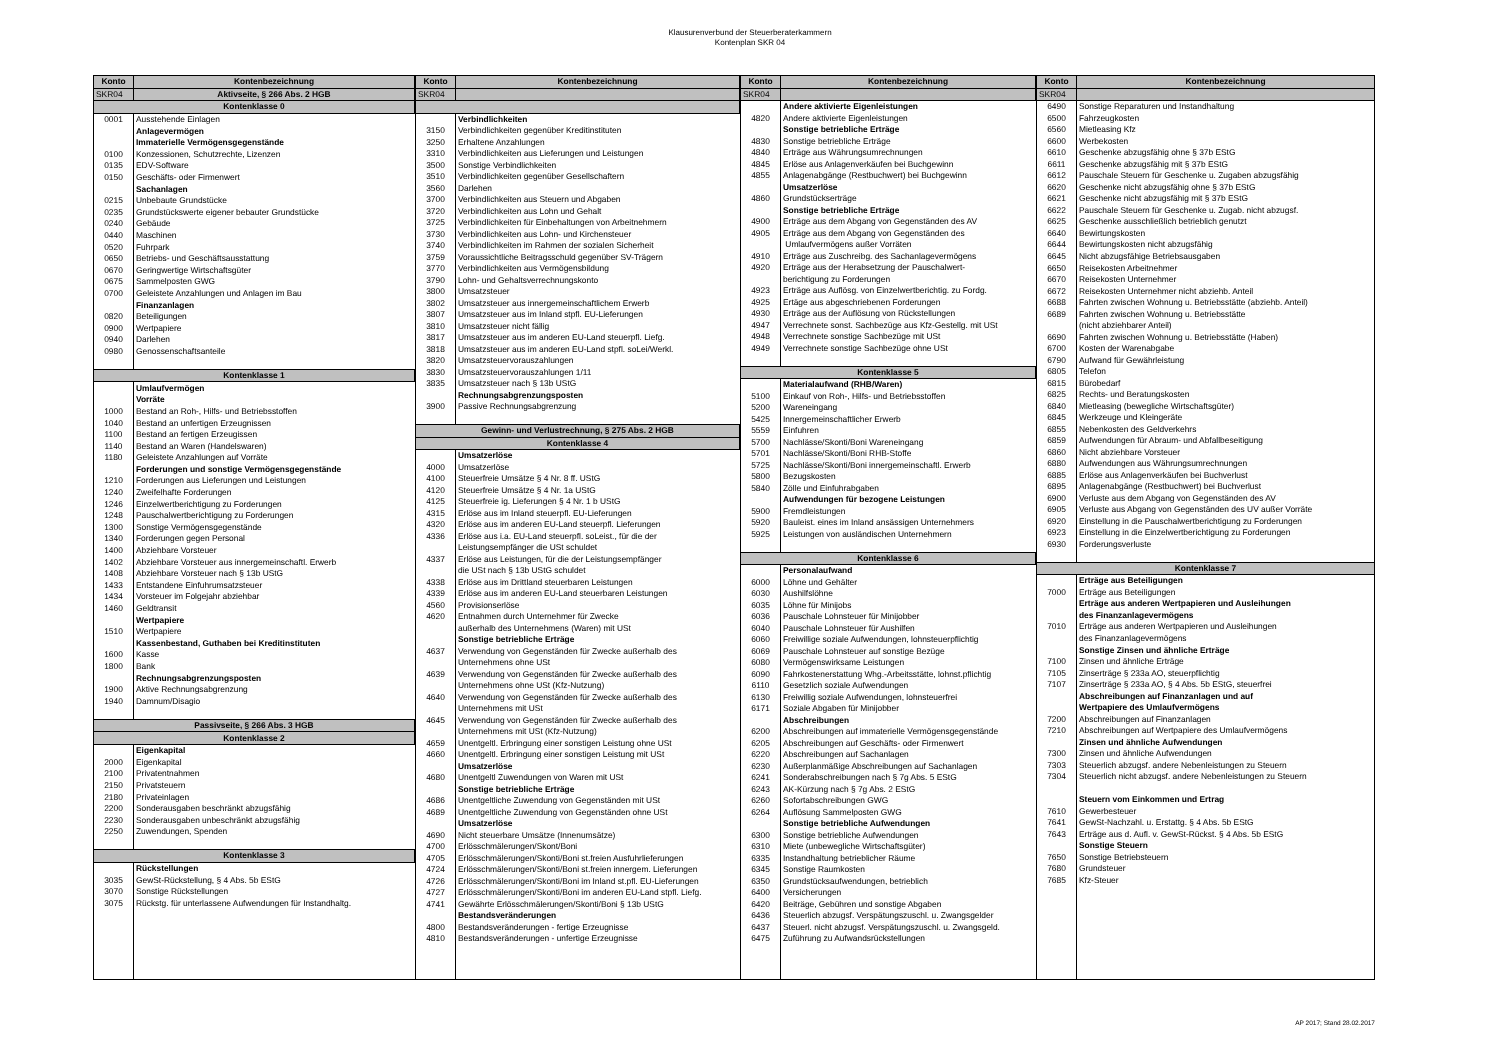Klausurenverbund der Steuerberaterkammern
Kontenplan SKR 04
| Konto | Kontenbezeichnung |
| --- | --- |
| SKR04 | Aktivseite, § 266 Abs. 2 HGB |
| Kontenklasse 0 | |
| 0001 | Ausstehende Einlagen |
| | Anlagevermögen |
| | Immaterielle Vermögensgegenstände |
| 0100 | Konzessionen, Schutzrechte, Lizenzen |
| 0135 | EDV-Software |
| 0150 | Geschäfts- oder Firmenwert |
| | Sachanlagen |
| 0215 | Unbebaute Grundstücke |
| 0235 | Grundstückswerte eigener bebauter Grundstücke |
| 0240 | Gebäude |
| 0440 | Maschinen |
| 0520 | Fuhrpark |
| 0650 | Betriebs- und Geschäftsausstattung |
| 0670 | Geringwertige Wirtschaftsgüter |
| 0675 | Sammelposten GWG |
| 0700 | Geleistete Anzahlungen und Anlagen im Bau |
| | Finanzanlagen |
| 0820 | Beteiligungen |
| 0900 | Wertpapiere |
| 0940 | Darlehen |
| 0980 | Genossenschaftsanteile |
| Kontenklasse 1 | |
| | Umlaufvermögen |
| | Vorräte |
| 1000 | Bestand an Roh-, Hilfs- und Betriebsstoffen |
| 1040 | Bestand an unfertigen Erzeugnissen |
| 1100 | Bestand an fertigen Erzeugissen |
| 1140 | Bestand an Waren (Handelswaren) |
| 1180 | Geleistete Anzahlungen auf Vorräte |
| | Forderungen und sonstige Vermögensgegenstände |
| 1210 | Forderungen aus Lieferungen und Leistungen |
| 1240 | Zweifelhafte Forderungen |
| 1246 | Einzelwertberichtigung zu Forderungen |
| 1248 | Pauschalwertberichtigung zu Forderungen |
| 1300 | Sonstige Vermögensgegenstände |
| 1340 | Forderungen gegen Personal |
| 1400 | Abziehbare Vorsteuer |
| 1402 | Abziehbare Vorsteuer aus innergemeinschaftl. Erwerb |
| 1408 | Abziehbare Vorsteuer nach § 13b UStG |
| 1433 | Entstandene Einfuhrumsatzsteuer |
| 1434 | Vorsteuer im Folgejahr abziehbar |
| 1460 | Geldtransit |
| | Wertpapiere |
| 1510 | Wertpapiere |
| | Kassenbestand, Guthaben bei Kreditinstituten |
| 1600 | Kasse |
| 1800 | Bank |
| | Rechnungsabgrenzungsposten |
| 1900 | Aktive Rechnungsabgrenzung |
| 1940 | Damnum/Disagio |
| Passivseite, § 266 Abs. 3 HGB | |
| Kontenklasse 2 | |
| | Eigenkapital |
| 2000 | Eigenkapital |
| 2100 | Privatentnahmen |
| 2150 | Privatsteuern |
| 2180 | Privateinlagen |
| 2200 | Sonderausgaben beschränkt abzugsfähig |
| 2230 | Sonderausgaben unbeschränkt abzugsfähig |
| 2250 | Zuwendungen, Spenden |
| Kontenklasse 3 | |
| | Rückstellungen |
| 3035 | GewSt-Rückstellung, § 4 Abs. 5b EStG |
| 3070 | Sonstige Rückstellungen |
| 3075 | Rückstg. für unterlassene Aufwendungen für Instandhaltg. |
| Konto | Kontenbezeichnung |
| --- | --- |
| SKR04 | |
| | Verbindlichkeiten |
| 3150 | Verbindlichkeiten gegenüber Kreditinstituten |
| 3250 | Erhaltene Anzahlungen |
| 3310 | Verbindlichkeiten aus Lieferungen und Leistungen |
| 3500 | Sonstige Verbindlichkeiten |
| 3510 | Verbindlichkeiten gegenüber Gesellschaftern |
| 3560 | Darlehen |
| 3700 | Verbindlichkeiten aus Steuern und Abgaben |
| 3720 | Verbindlichkeiten aus Lohn und Gehalt |
| 3725 | Verbindlichkeiten für Einbehaltungen von Arbeitnehmern |
| 3730 | Verbindlichkeiten aus Lohn- und Kirchensteuer |
| 3740 | Verbindlichkeiten im Rahmen der sozialen Sicherheit |
| 3759 | Voraussichtliche Beitragsschuld gegenüber SV-Trägern |
| 3770 | Verbindlichkeiten aus Vermögensbildung |
| 3790 | Lohn- und Gehaltsverrechnungskonto |
| 3800 | Umsatzsteuer |
| 3802 | Umsatzsteuer aus innergemeinschaftlichem Erwerb |
| 3807 | Umsatzsteuer aus im Inland stpfl. EU-Lieferungen |
| 3810 | Umsatzsteuer nicht fällig |
| 3817 | Umsatzsteuer aus im anderen EU-Land steuerpfl. Liefg. |
| 3818 | Umsatzsteuer aus im anderen EU-Land stpfl. soLei/Werkl. |
| 3820 | Umsatzsteuervorauszahlungen |
| 3830 | Umsatzsteuervorauszahlungen 1/11 |
| 3835 | Umsatzsteuer nach § 13b UStG |
| | Rechnungsabgrenzungsposten |
| 3900 | Passive Rechnungsabgrenzung |
| Gewinn- und Verlustrechnung, § 275 Abs. 2 HGB | |
| Kontenklasse 4 | |
| | Umsatzerlöse |
| 4000 | Umsatzerlöse |
| 4100 | Steuerfreie Umsätze § 4 Nr. 8 ff. UStG |
| 4120 | Steuerfreie Umsätze § 4 Nr. 1a UStG |
| 4125 | Steuerfreie ig. Lieferungen § 4 Nr. 1 b UStG |
| 4315 | Erlöse aus im Inland steuerpfl. EU-Lieferungen |
| 4320 | Erlöse aus im anderen EU-Land steuerpfl. Lieferungen |
| 4336 | Erlöse aus i.a. EU-Land steuerpfl. soLeist., für die der |
| | Leistungsempfänger die USt schuldet |
| 4337 | Erlöse aus Leistungen, für die der Leistungsempfänger |
| | die USt nach § 13b UStG schuldet |
| 4338 | Erlöse aus im Drittland steuerbaren Leistungen |
| 4339 | Erlöse aus im anderen EU-Land steuerbaren Leistungen |
| 4560 | Provisionserlöse |
| 4620 | Entnahmen durch Unternehmer für Zwecke |
| | außerhalb des Unternehmens (Waren) mit USt |
| | Sonstige betriebliche Erträge |
| 4637 | Verwendung von Gegenständen für Zwecke außerhalb des |
| | Unternehmens ohne USt |
| 4639 | Verwendung von Gegenständen für Zwecke außerhalb des |
| | Unternehmens ohne USt (Kfz-Nutzung) |
| 4640 | Verwendung von Gegenständen für Zwecke außerhalb des |
| | Unternehmens mit USt |
| 4645 | Verwendung von Gegenständen für Zwecke außerhalb des |
| | Unternehmens mit USt (Kfz-Nutzung) |
| 4659 | Unentgeltl. Erbringung einer sonstigen Leistung ohne USt |
| 4660 | Unentgeltl. Erbringung einer sonstigen Leistung mit USt |
| | Umsatzerlöse |
| 4680 | Unentgeltl Zuwendungen von Waren mit USt |
| | Sonstige betriebliche Erträge |
| 4686 | Unentgeltliche Zuwendung von Gegenständen mit USt |
| 4689 | Unentgeltliche Zuwendung von Gegenständen ohne USt |
| | Umsatzerlöse |
| 4690 | Nicht steuerbare Umsätze (Innenumsätze) |
| 4700 | Erlösschmälerungen/Skont/Boni |
| 4705 | Erlösschmälerungen/Skonti/Boni st.freien Ausfuhrlieferungen |
| 4724 | Erlösschmälerungen/Skonti/Boni st.freien innergem. Lieferungen |
| 4726 | Erlösschmälerungen/Skonti/Boni im Inland st.pfl. EU-Lieferungen |
| 4727 | Erlösschmälerungen/Skonti/Boni im anderen EU-Land stpfl. Liefg. |
| 4741 | Gewährte Erlösschmälerungen/Skonti/Boni § 13b UStG |
| | Bestandsveränderungen |
| 4800 | Bestandsveränderungen - fertige Erzeugnisse |
| 4810 | Bestandsveränderungen - unfertige Erzeugnisse |
| Konto | Kontenbezeichnung |
| --- | --- |
| SKR04 | |
| | Andere aktivierte Eigenleistungen |
| 4820 | Andere aktivierte Eigenleistungen |
| | Sonstige betriebliche Erträge |
| 4830 | Sonstige betriebliche Erträge |
| 4840 | Erträge aus Währungsumrechnungen |
| 4845 | Erlöse aus Anlagenverkäufen bei Buchgewinn |
| 4855 | Anlagenabgänge (Restbuchwert) bei Buchgewinn |
| | Umsatzerlöse |
| 4860 | Grundstückserträge |
| | Sonstige betriebliche Erträge |
| 4900 | Erträge aus dem Abgang von Gegenständen des AV |
| 4905 | Erträge aus dem Abgang von Gegenständen des |
| | Umlaufvermögens außer Vorräten |
| 4910 | Erträge aus Zuschreibg. des Sachanlagevermögens |
| 4920 | Erträge aus der Herabsetzung der Pauschalwert- |
| | berichtigung zu Forderungen |
| 4923 | Erträge aus Auflösg. von Einzelwertberichtig. zu Fordg. |
| 4925 | Ertäge aus abgeschriebenen Forderungen |
| 4930 | Erträge aus der Auflösung von Rückstellungen |
| 4947 | Verrechnete sonst. Sachbezüge aus Kfz-Gestellg. mit USt |
| 4948 | Verrechnete sonstige Sachbezüge mit USt |
| 4949 | Verrechnete sonstige Sachbezüge ohne USt |
| Kontenklasse 5 | |
| | Materialaufwand (RHB/Waren) |
| 5100 | Einkauf von Roh-, Hilfs- und Betriebsstoffen |
| 5200 | Wareneingang |
| 5425 | Innergemeinschaftlicher Erwerb |
| 5559 | Einfuhren |
| 5700 | Nachlässe/Skonti/Boni Wareneingang |
| 5701 | Nachlässe/Skonti/Boni RHB-Stoffe |
| 5725 | Nachlässe/Skonti/Boni innergemeinschaftl. Erwerb |
| 5800 | Bezugskosten |
| 5840 | Zölle und Einfuhrabgaben |
| | Aufwendungen für bezogene Leistungen |
| 5900 | Fremdleistungen |
| 5920 | Bauleist. eines im Inland ansässigen Unternehmers |
| 5925 | Leistungen von ausländischen Unternehmern |
| Kontenklasse 6 | |
| | Personalaufwand |
| 6000 | Löhne und Gehälter |
| 6030 | Aushilfslöhne |
| 6035 | Löhne für Minijobs |
| 6036 | Pauschale Lohnsteuer für Minijobber |
| 6040 | Pauschale Lohnsteuer für Aushilfen |
| 6060 | Freiwillige soziale Aufwendungen, lohnsteuerpflichtig |
| 6069 | Pauschale Lohnsteuer auf sonstige Bezüge |
| 6080 | Vermögenswirksame Leistungen |
| 6090 | Fahrkostenerstattung Whg.-Arbeitsstätte, lohnst.pflichtig |
| 6110 | Gesetzlich soziale Aufwendungen |
| 6130 | Freiwillig soziale Aufwendungen, lohnsteuerfrei |
| 6171 | Soziale Abgaben für Minijobber |
| | Abschreibungen |
| 6200 | Abschreibungen auf immaterielle Vermögensgegenstände |
| 6205 | Abschreibungen auf Geschäfts- oder Firmenwert |
| 6220 | Abschreibungen auf Sachanlagen |
| 6230 | Außerplanmäßige Abschreibungen auf Sachanlagen |
| 6241 | Sonderabschreibungen nach § 7g Abs. 5 EStG |
| 6243 | AK-Kürzung nach § 7g Abs. 2 EStG |
| 6260 | Sofortabschreibungen GWG |
| 6264 | Auflösung Sammelposten GWG |
| | Sonstige betriebliche Aufwendungen |
| 6300 | Sonstige betriebliche Aufwendungen |
| 6310 | Miete (unbewegliche Wirtschaftsgüter) |
| 6335 | Instandhaltung betrieblicher Räume |
| 6345 | Sonstige Raumkosten |
| 6350 | Grundstücksaufwendungen, betrieblich |
| 6400 | Versicherungen |
| 6420 | Beiträge, Gebühren und sonstige Abgaben |
| 6436 | Steuerlich abzugsf. Verspätungszuschl. u. Zwangsgelder |
| 6437 | Steuerl. nicht abzugsf. Verspätungszuschl. u. Zwangsgeld. |
| 6475 | Zuführung zu Aufwandsrückstellungen |
| Konto | Kontenbezeichnung |
| --- | --- |
| SKR04 | |
| 6490 | Sonstige Reparaturen und Instandhaltung |
| 6500 | Fahrzeugkosten |
| 6560 | Mietleasing Kfz |
| 6600 | Werbekosten |
| 6610 | Geschenke abzugsfähig ohne § 37b EStG |
| 6611 | Geschenke abzugsfähig mit § 37b EStG |
| 6612 | Pauschale Steuern für Geschenke u. Zugaben abzugsfähig |
| 6620 | Geschenke nicht abzugsfähig ohne § 37b EStG |
| 6621 | Geschenke nicht abzugsfähig mit § 37b EStG |
| 6622 | Pauschale Steuern für Geschenke u. Zugab. nicht abzugsf. |
| 6625 | Geschenke ausschließlich betrieblich genutzt |
| 6640 | Bewirtungskosten |
| 6644 | Bewirtungskosten nicht abzugsfähig |
| 6645 | Nicht abzugsfähige Betriebsausgaben |
| 6650 | Reisekosten Arbeitnehmer |
| 6670 | Reisekosten Unternehmer |
| 6672 | Reisekosten Unternehmer nicht abziehb. Anteil |
| 6688 | Fahrten zwischen Wohnung u. Betriebsstätte (abziehb. Anteil) |
| 6689 | Fahrten zwischen Wohnung u. Betriebsstätte |
| | (nicht abziehbarer Anteil) |
| 6690 | Fahrten zwischen Wohnung u. Betriebsstätte (Haben) |
| 6700 | Kosten der Warenabgabe |
| 6790 | Aufwand für Gewährleistung |
| 6805 | Telefon |
| 6815 | Bürobedarf |
| 6825 | Rechts- und Beratungskosten |
| 6840 | Mietleasing (bewegliche Wirtschaftsgüter) |
| 6845 | Werkzeuge und Kleingeräte |
| 6855 | Nebenkosten des Geldverkehrs |
| 6859 | Aufwendungen für Abraum- und Abfallbeseitigung |
| 6860 | Nicht abziehbare Vorsteuer |
| 6880 | Aufwendungen aus Währungsumrechnungen |
| 6885 | Erlöse aus Anlagenverkäufen bei Buchverlust |
| 6895 | Anlagenabgänge (Restbuchwert) bei Buchverlust |
| 6900 | Verluste aus dem Abgang von Gegenständen des AV |
| 6905 | Verluste aus Abgang von Gegenständen des UV außer Vorräte |
| 6920 | Einstellung in die Pauschalwertberichtigung zu Forderungen |
| 6923 | Einstellung in die Einzelwertberichtigung zu Forderungen |
| 6930 | Forderungsverluste |
| Kontenklasse 7 | |
| | Erträge aus Beteiligungen |
| 7000 | Erträge aus Beteiligungen |
| | Erträge aus anderen Wertpapieren und Ausleihungen |
| | des Finanzanlagevermögens |
| 7010 | Erträge aus anderen Wertpapieren und Ausleihungen |
| | des Finanzanlagevermögens |
| | Sonstige Zinsen und ähnliche Erträge |
| 7100 | Zinsen und ähnliche Erträge |
| 7105 | Zinserträge § 233a AO, steuerpflichtig |
| 7107 | Zinserträge § 233a AO, § 4 Abs. 5b EStG, steuerfrei |
| | Abschreibungen auf Finanzanlagen und auf |
| | Wertpapiere des Umlaufvermögens |
| 7200 | Abschreibungen auf Finanzanlagen |
| 7210 | Abschreibungen auf Wertpapiere des Umlaufvermögens |
| | Zinsen und ähnliche Aufwendungen |
| 7300 | Zinsen und ähnliche Aufwendungen |
| 7303 | Steuerlich abzugsf. andere Nebenleistungen zu Steuern |
| 7304 | Steuerlich nicht abzugsf. andere Nebenleistungen zu Steuern |
| | Steuern vom Einkommen und Ertrag |
| 7610 | Gewerbesteuer |
| 7641 | GewSt-Nachzahl. u. Erstattg. § 4 Abs. 5b EStG |
| 7643 | Erträge aus d. Aufl. v. GewSt-Rückst. § 4 Abs. 5b EStG |
| | Sonstige Steuern |
| 7650 | Sonstige Betriebsteuern |
| 7680 | Grundsteuer |
| 7685 | Kfz-Steuer |
AP 2017; Stand 28.02.2017